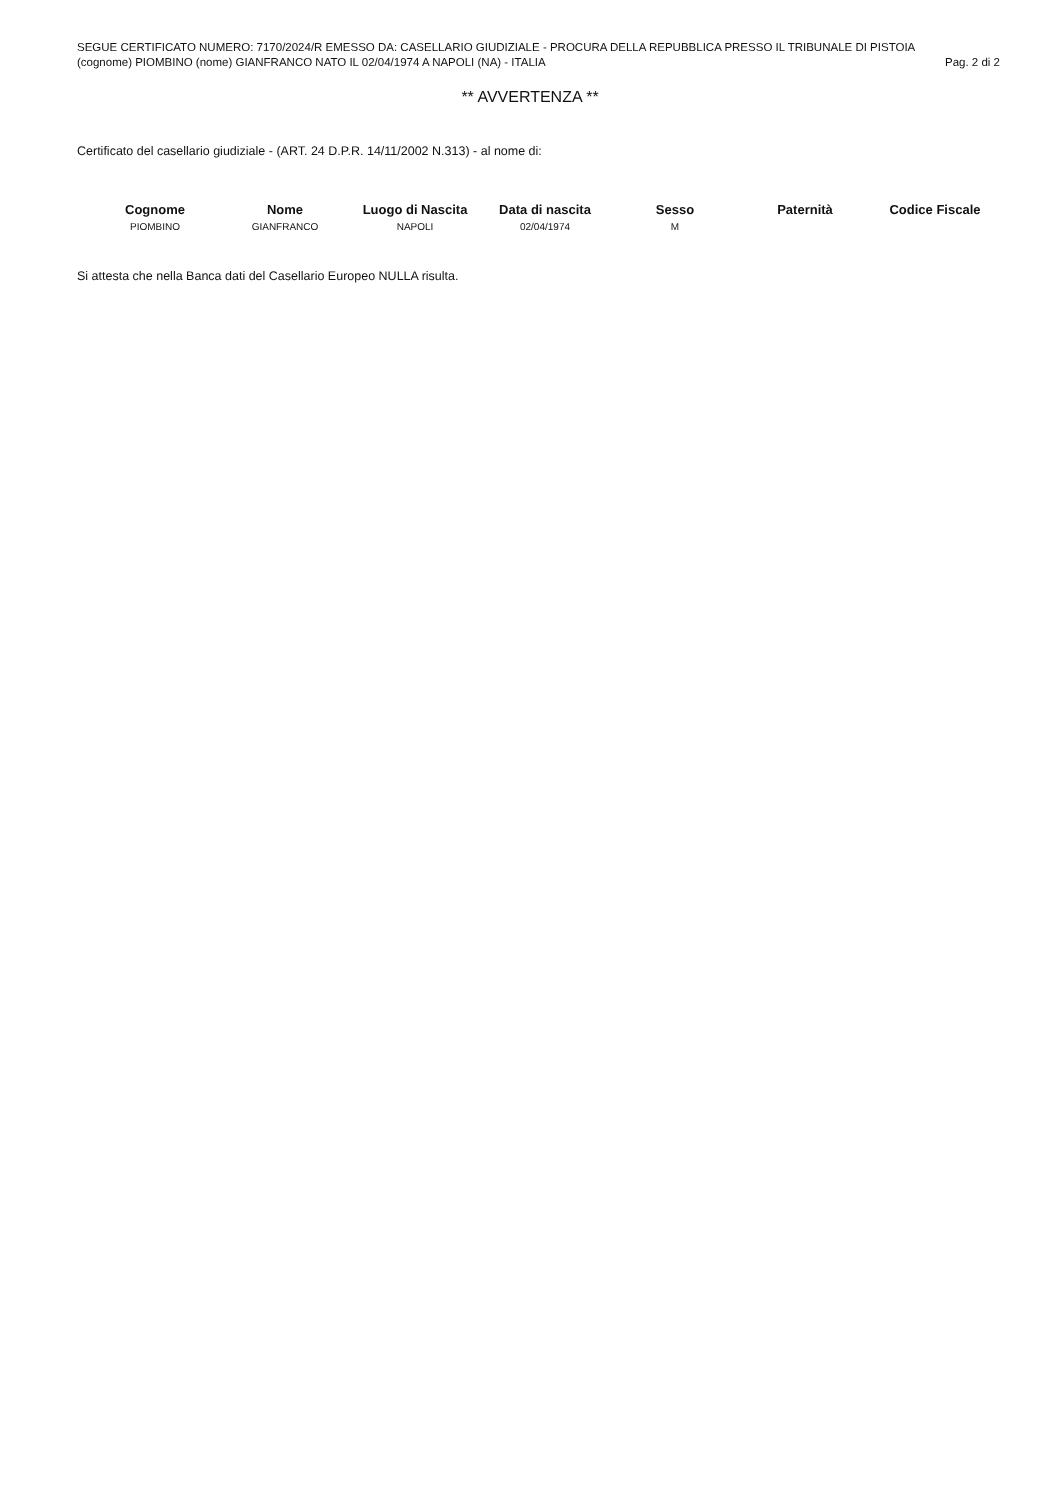SEGUE CERTIFICATO NUMERO: 7170/2024/R EMESSO DA: CASELLARIO GIUDIZIALE - PROCURA DELLA REPUBBLICA PRESSO IL TRIBUNALE DI PISTOIA
(cognome) PIOMBINO (nome) GIANFRANCO NATO IL 02/04/1974 A NAPOLI (NA) - ITALIA Pag. 2 di 2
** AVVERTENZA **
Certificato del casellario giudiziale - (ART. 24 D.P.R. 14/11/2002 N.313) - al nome di:
| Cognome | Nome | Luogo di Nascita | Data di nascita | Sesso | Paternità | Codice Fiscale |
| --- | --- | --- | --- | --- | --- | --- |
| PIOMBINO | GIANFRANCO | NAPOLI | 02/04/1974 | M | | |
Si attesta che nella Banca dati del Casellario Europeo NULLA risulta.